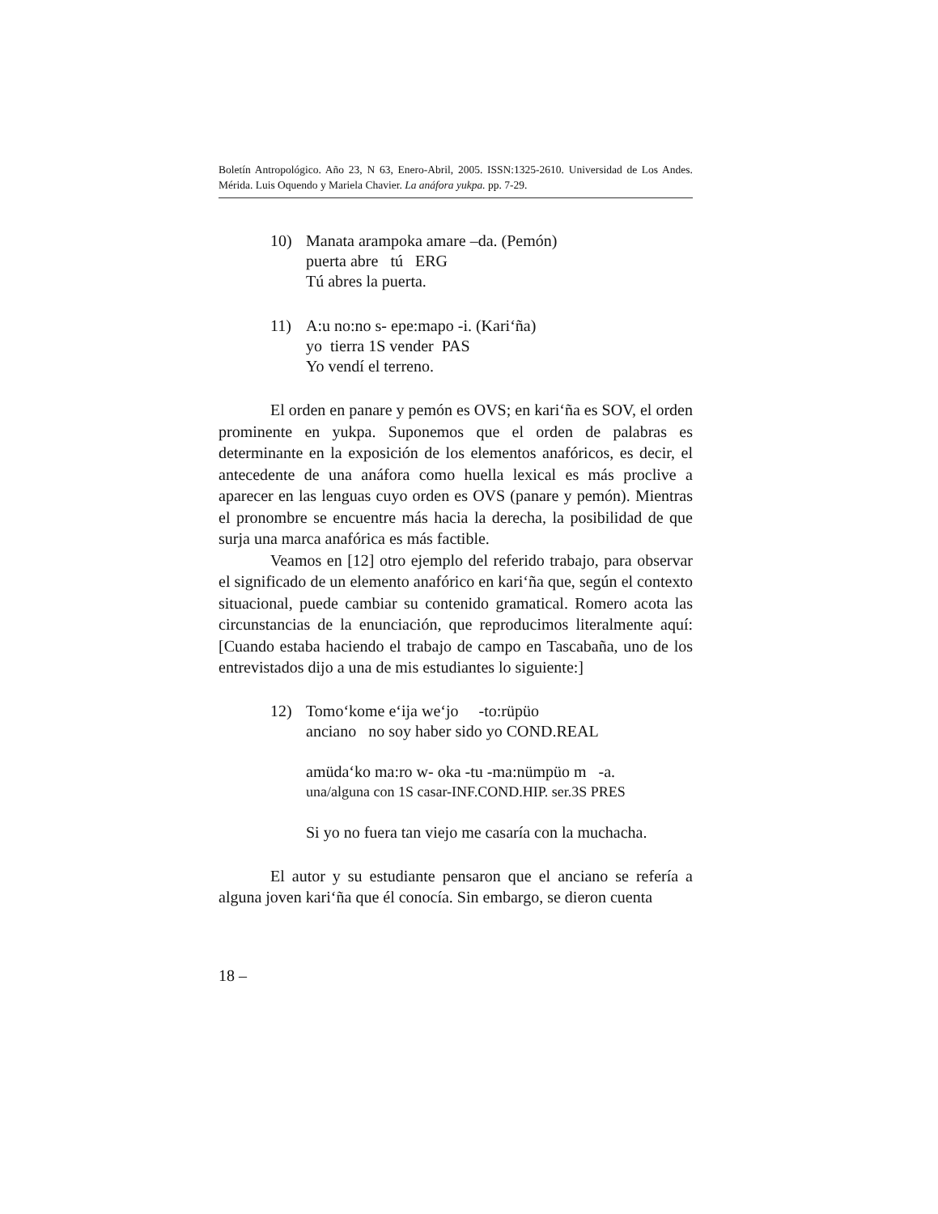Boletín Antropológico. Año 23, N 63, Enero-Abril, 2005. ISSN:1325-2610. Universidad de Los Andes. Mérida. Luis Oquendo y Mariela Chavier. La anáfora yukpa. pp. 7-29.
10) Manata arampoka amare –da. (Pemón)
puerta abre tú ERG
Tú abres la puerta.
11) A:u no:no s- epe:mapo -i. (Kari‘ña)
yo tierra 1S vender PAS
Yo vendí el terreno.
El orden en panare y pemón es OVS; en kari‘ña es SOV, el orden prominente en yukpa. Suponemos que el orden de palabras es determinante en la exposición de los elementos anafóricos, es decir, el antecedente de una anáfora como huella lexical es más proclive a aparecer en las lenguas cuyo orden es OVS (panare y pemón). Mientras el pronombre se encuentre más hacia la derecha, la posibilidad de que surja una marca anafórica es más factible.
Veamos en [12] otro ejemplo del referido trabajo, para observar el significado de un elemento anafórico en kari‘ña que, según el contexto situacional, puede cambiar su contenido gramatical. Romero acota las circunstancias de la enunciación, que reproducimos literalmente aquí: [Cuando estaba haciendo el trabajo de campo en Tascabaña, uno de los entrevistados dijo a una de mis estudiantes lo siguiente:]
12) Tomo‘kome e‘ija we‘jo -to:rüpüo
anciano no soy haber sido yo COND.REAL
amüda‘ko ma:ro w- oka -tu -ma:nümpüo m -a.
una/alguna con 1S casar-INF.COND.HIP. ser.3S PRES
Si yo no fuera tan viejo me casaría con la muchacha.
El autor y su estudiante pensaron que el anciano se refería a alguna joven kari‘ña que él conocía. Sin embargo, se dieron cuenta
18 –